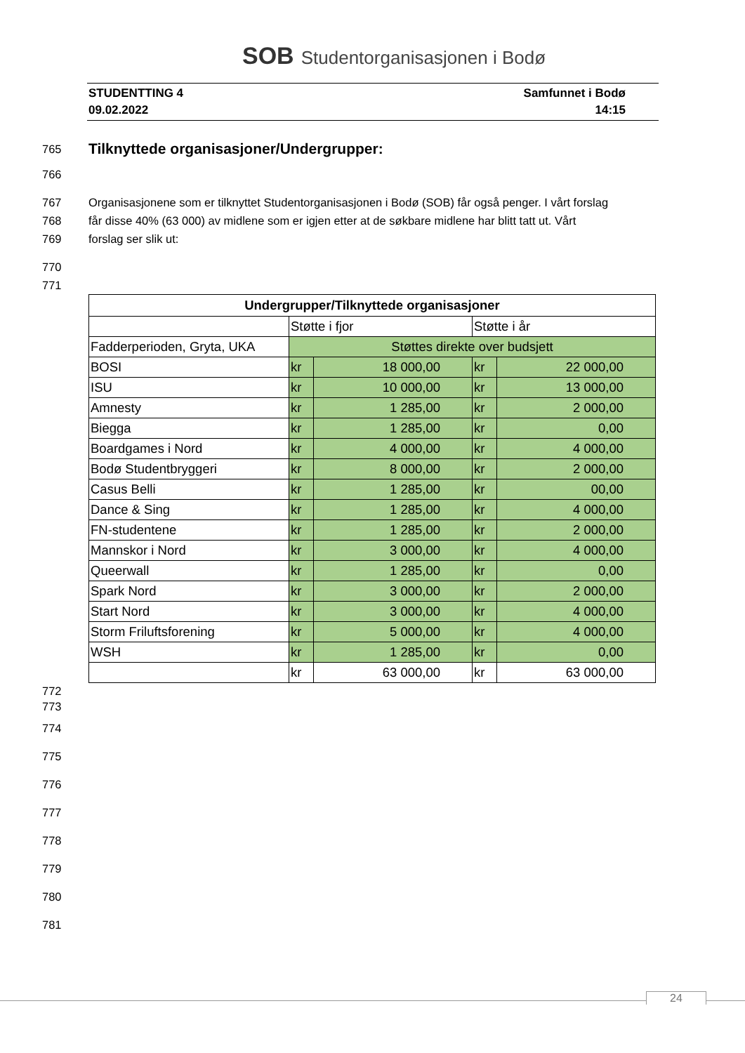SOB Studentorganisasjonen i Bodø
STUDENTTING 4
09.02.2022
Samfunnet i Bodø
14:15
765
Tilknyttede organisasjoner/Undergrupper:
766
767 Organisasjonene som er tilknyttet Studentorganisasjonen i Bodø (SOB) får også penger. I vårt forslag
768 får disse 40% (63 000) av midlene som er igjen etter at de søkbare midlene har blitt tatt ut. Vårt
769 forslag ser slik ut:
770
771
| Undergrupper/Tilknyttede organisasjoner | | | | |
| --- | --- | --- | --- | --- |
| | Støtte i fjor | | Støtte i år | |
| Fadderperioden, Gryta, UKA | Støttes direkte over budsjett | | | |
| BOSI | kr | 18 000,00 | kr | 22 000,00 |
| ISU | kr | 10 000,00 | kr | 13 000,00 |
| Amnesty | kr | 1 285,00 | kr | 2 000,00 |
| Biegga | kr | 1 285,00 | kr | 0,00 |
| Boardgames i Nord | kr | 4 000,00 | kr | 4 000,00 |
| Bodø Studentbryggeri | kr | 8 000,00 | kr | 2 000,00 |
| Casus Belli | kr | 1 285,00 | kr | 00,00 |
| Dance & Sing | kr | 1 285,00 | kr | 4 000,00 |
| FN-studentene | kr | 1 285,00 | kr | 2 000,00 |
| Mannskor i Nord | kr | 3 000,00 | kr | 4 000,00 |
| Queerwall | kr | 1 285,00 | kr | 0,00 |
| Spark Nord | kr | 3 000,00 | kr | 2 000,00 |
| Start Nord | kr | 3 000,00 | kr | 4 000,00 |
| Storm Friluftsforening | kr | 5 000,00 | kr | 4 000,00 |
| WSH | kr | 1 285,00 | kr | 0,00 |
| | kr | 63 000,00 | kr | 63 000,00 |
772
773
774
775
776
777
778
779
780
781
24